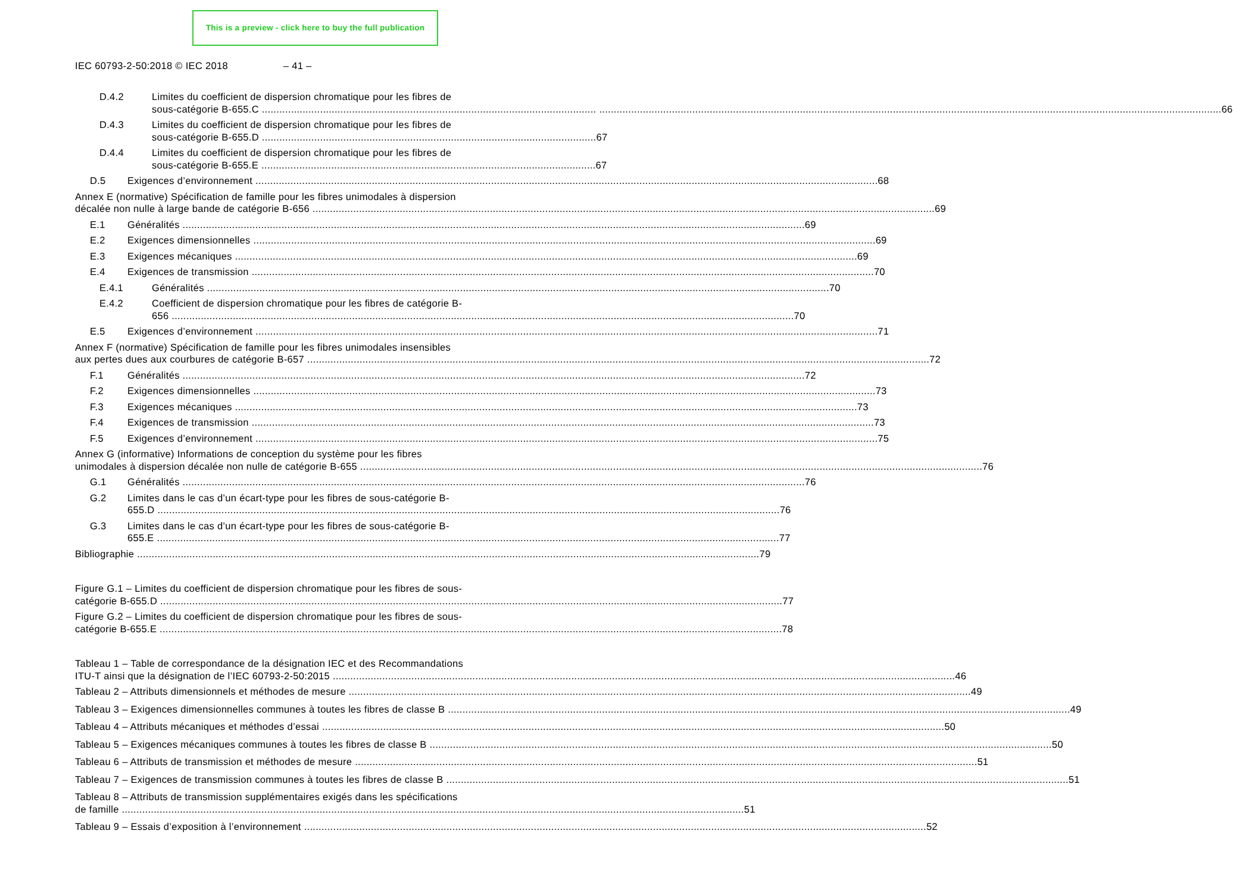This is a preview - click here to buy the full publication
IEC 60793-2-50:2018 © IEC 2018 – 41 –
D.4.2 Limites du coefficient de dispersion chromatique pour les fibres de
sous-catégorie B-655.C ................................................................................................................... 66
D.4.3 Limites du coefficient de dispersion chromatique pour les fibres de
sous-catégorie B-655.D ................................................................................................................... 67
D.4.4 Limites du coefficient de dispersion chromatique pour les fibres de
sous-catégorie B-655.E ................................................................................................................... 67
D.5 Exigences d’environnement 68
Annex E (normative) Spécification de famille pour les fibres unimodales à dispersion
décalée non nulle à large bande de catégorie B-656 69
E.1 Généralités 69
E.2 Exigences dimensionnelles 69
E.3 Exigences mécaniques 69
E.4 Exigences de transmission 70
E.4.1 Généralités 70
E.4.2 Coefficient de dispersion chromatique pour les fibres de catégorie B-
656 70
E.5 Exigences d’environnement 71
Annex F (normative) Spécification de famille pour les fibres unimodales insensibles
aux pertes dues aux courbures de catégorie B-657 72
F.1 Généralités 72
F.2 Exigences dimensionnelles 73
F.3 Exigences mécaniques 73
F.4 Exigences de transmission 73
F.5 Exigences d’environnement 75
Annex G (informative) Informations de conception du système pour les fibres
unimodales à dispersion décalée non nulle de catégorie B-655 76
G.1 Généralités 76
G.2 Limites dans le cas d’un écart-type pour les fibres de sous-catégorie B-
655.D 76
G.3 Limites dans le cas d’un écart-type pour les fibres de sous-catégorie B-
655.E 77
Bibliographie 79
Figure G.1 – Limites du coefficient de dispersion chromatique pour les fibres de sous-
catégorie B-655.D 77
Figure G.2 – Limites du coefficient de dispersion chromatique pour les fibres de sous-
catégorie B-655.E 78
Tableau 1 – Table de correspondance de la désignation IEC et des Recommandations
ITU-T ainsi que la désignation de l’IEC 60793-2-50:2015 46
Tableau 2 – Attributs dimensionnels et méthodes de mesure 49
Tableau 3 – Exigences dimensionnelles communes à toutes les fibres de classe B 49
Tableau 4 – Attributs mécaniques et méthodes d’essai 50
Tableau 5 – Exigences mécaniques communes à toutes les fibres de classe B 50
Tableau 6 – Attributs de transmission et méthodes de mesure 51
Tableau 7 – Exigences de transmission communes à toutes les fibres de classe B 51
Tableau 8 – Attributs de transmission supplémentaires exigés dans les spécifications
de famille 51
Tableau 9 – Essais d’exposition à l’environnement 52